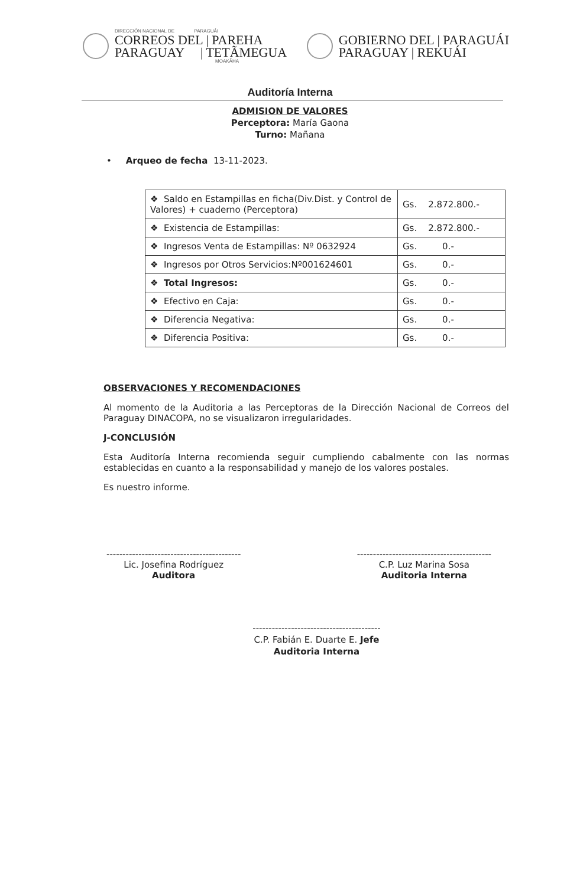DIRECCIÓN NACIONAL DE PARAGUÁI
CORREOS DEL | PAREHA
PARAGUAY | TETÃMEGUA
MOAKÃHA
GOBIERNO DEL | PARAGUÁI
PARAGUAY | REKUÁI
Auditoría Interna
ADMISION DE VALORES
Perceptora: María Gaona
Turno: Mañana
• Arqueo de fecha 13-11-2023.
| ❖ Saldo en Estampillas en ficha(Div.Dist. y Control de Valores) + cuaderno (Perceptora) | Gs. 2.872.800.- |
| ❖ Existencia de Estampillas: | Gs. 2.872.800.- |
| ❖ Ingresos Venta de Estampillas: Nº 0632924 | Gs. 0.- |
| ❖ Ingresos por Otros Servicios:Nº001624601 | Gs. 0.- |
| ❖ Total Ingresos: | Gs. 0.- |
| ❖ Efectivo en Caja: | Gs. 0.- |
| ❖ Diferencia Negativa: | Gs. 0.- |
| ❖ Diferencia Positiva: | Gs. 0.- |
OBSERVACIONES Y RECOMENDACIONES
Al momento de la Auditoria a las Perceptoras de la Dirección Nacional de Correos del Paraguay DINACOPA, no se visualizaron irregularidades.
J-CONCLUSIÓN
Esta Auditoría Interna recomienda seguir cumpliendo cabalmente con las normas establecidas en cuanto a la responsabilidad y manejo de los valores postales.
Es nuestro informe.
------------------------------------------
Lic. Josefina Rodríguez
Auditora
------------------------------------------
C.P. Luz Marina Sosa
Auditoria Interna
----------------------------------------
C.P. Fabián E. Duarte E. Jefe
Auditoria Interna